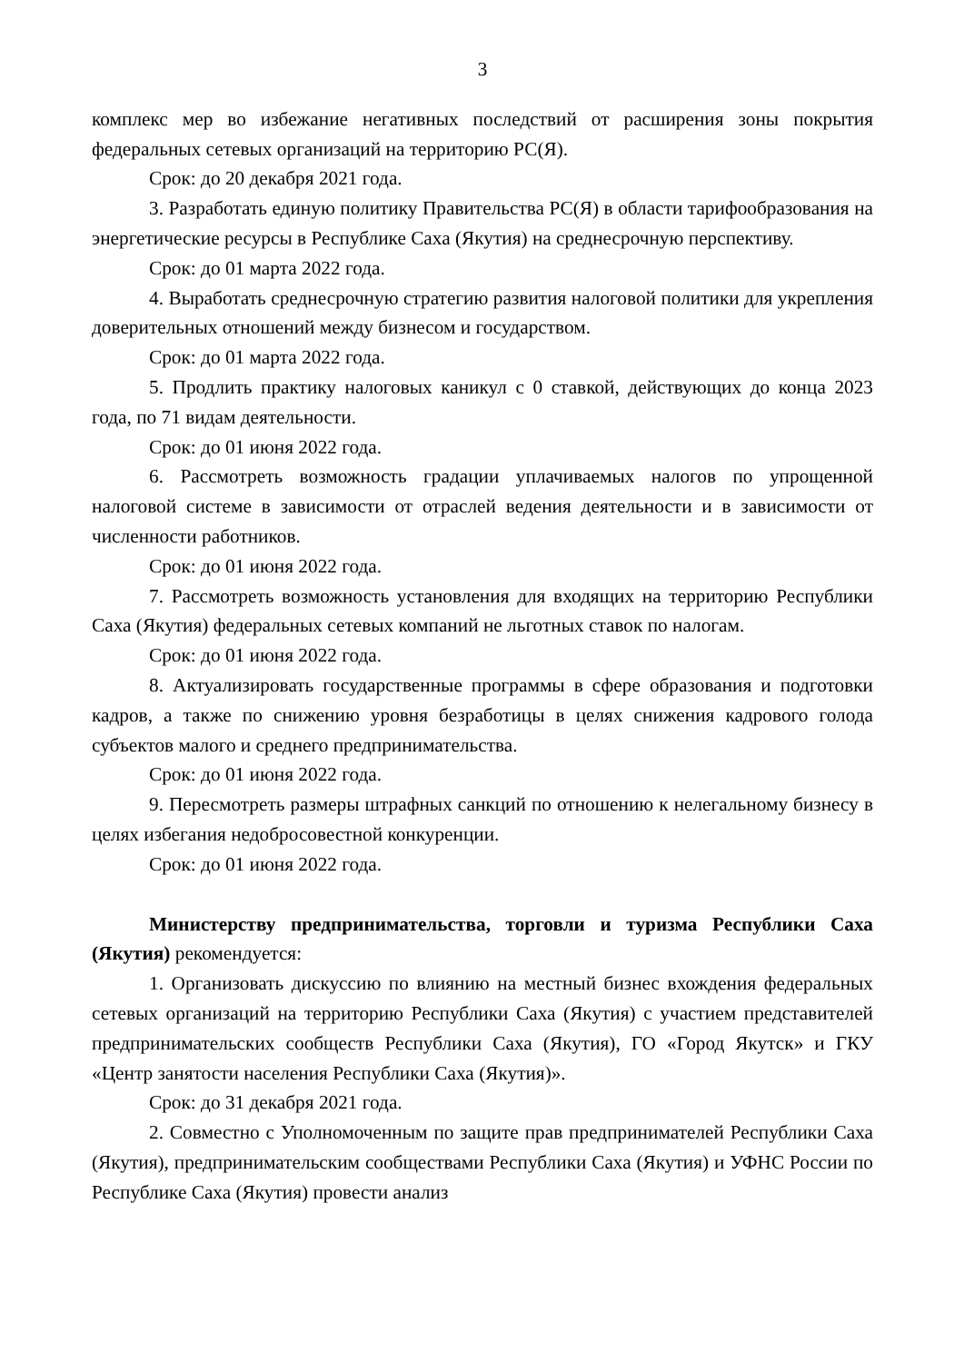3
комплекс мер во избежание негативных последствий от расширения зоны покрытия федеральных сетевых организаций на территорию РС(Я).
Срок: до 20 декабря 2021 года.
3. Разработать единую политику Правительства РС(Я) в области тарифообразования на энергетические ресурсы в Республике Саха (Якутия) на среднесрочную перспективу.
Срок: до 01 марта 2022 года.
4. Выработать среднесрочную стратегию развития налоговой политики для укрепления доверительных отношений между бизнесом и государством.
Срок: до 01 марта 2022 года.
5. Продлить практику налоговых каникул с 0 ставкой, действующих до конца 2023 года, по 71 видам деятельности.
Срок: до 01 июня 2022 года.
6. Рассмотреть возможность градации уплачиваемых налогов по упрощенной налоговой системе в зависимости от отраслей ведения деятельности и в зависимости от численности работников.
Срок: до 01 июня 2022 года.
7. Рассмотреть возможность установления для входящих на территорию Республики Саха (Якутия) федеральных сетевых компаний не льготных ставок по налогам.
Срок: до 01 июня 2022 года.
8. Актуализировать государственные программы в сфере образования и подготовки кадров, а также по снижению уровня безработицы в целях снижения кадрового голода субъектов малого и среднего предпринимательства.
Срок: до 01 июня 2022 года.
9. Пересмотреть размеры штрафных санкций по отношению к нелегальному бизнесу в целях избегания недобросовестной конкуренции.
Срок: до 01 июня 2022 года.
Министерству предпринимательства, торговли и туризма Республики Саха (Якутия) рекомендуется:
1. Организовать дискуссию по влиянию на местный бизнес вхождения федеральных сетевых организаций на территорию Республики Саха (Якутия) с участием представителей предпринимательских сообществ Республики Саха (Якутия), ГО «Город Якутск» и ГКУ «Центр занятости населения Республики Саха (Якутия)».
Срок: до 31 декабря 2021 года.
2. Совместно с Уполномоченным по защите прав предпринимателей Республики Саха (Якутия), предпринимательским сообществами Республики Саха (Якутия) и УФНС России по Республике Саха (Якутия) провести анализ